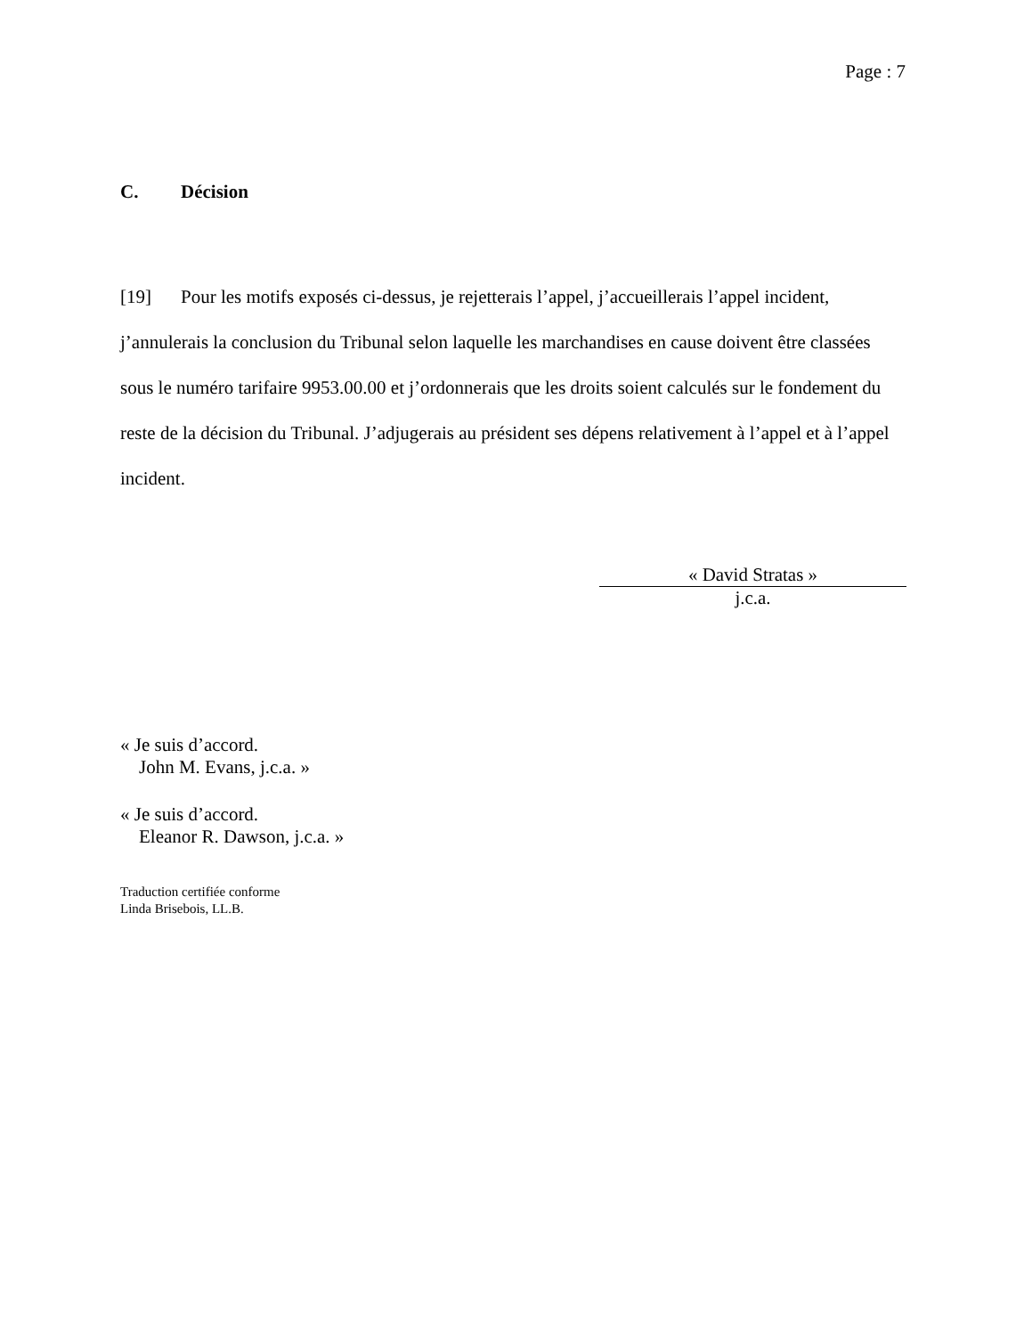Page : 7
C. Décision
[19] Pour les motifs exposés ci-dessus, je rejetterais l’appel, j’accueillerais l’appel incident, j’annulerais la conclusion du Tribunal selon laquelle les marchandises en cause doivent être classées sous le numéro tarifaire 9953.00.00 et j’ordonnerais que les droits soient calculés sur le fondement du reste de la décision du Tribunal. J’adjugerais au président ses dépens relativement à l’appel et à l’appel incident.
« David Stratas »
j.c.a.
« Je suis d’accord.
John M. Evans, j.c.a. »
« Je suis d’accord.
Eleanor R. Dawson, j.c.a. »
Traduction certifiée conforme
Linda Brisebois, LL.B.